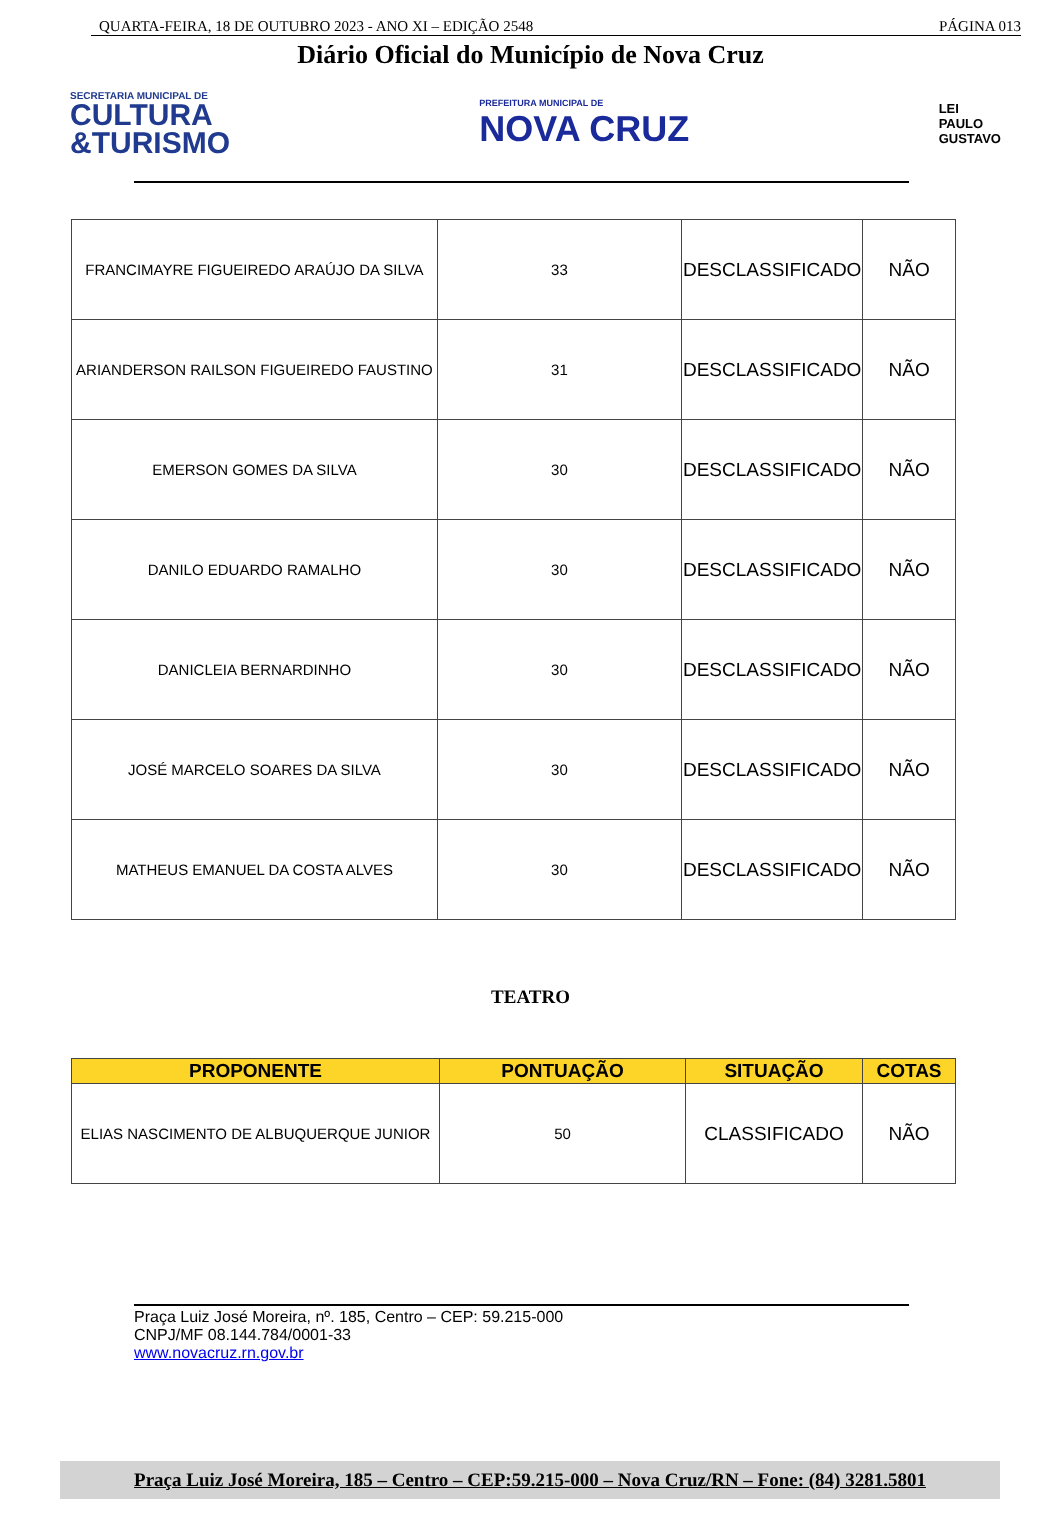QUARTA-FEIRA, 18 DE OUTUBRO 2023 - ANO XI – EDIÇÃO 2548 PÁGINA 013
Diário Oficial do Município de Nova Cruz
SECRETARIA MUNICIPAL DE
CULTURA
&TURISMO
PREFEITURA MUNICIPAL DE
NOVA CRUZ
LEI
PAULO
GUSTAVO
| FRANCIMAYRE FIGUEIREDO ARAÚJO DA SILVA | 33 | DESCLASSIFICADO | NÃO |
| ARIANDERSON RAILSON FIGUEIREDO FAUSTINO | 31 | DESCLASSIFICADO | NÃO |
| EMERSON GOMES DA SILVA | 30 | DESCLASSIFICADO | NÃO |
| DANILO EDUARDO RAMALHO | 30 | DESCLASSIFICADO | NÃO |
| DANICLEIA BERNARDINHO | 30 | DESCLASSIFICADO | NÃO |
| JOSÉ MARCELO SOARES DA SILVA | 30 | DESCLASSIFICADO | NÃO |
| MATHEUS EMANUEL DA COSTA ALVES | 30 | DESCLASSIFICADO | NÃO |
TEATRO
| PROPONENTE | PONTUAÇÃO | SITUAÇÃO | COTAS |
| --- | --- | --- | --- |
| ELIAS NASCIMENTO DE ALBUQUERQUE JUNIOR | 50 | CLASSIFICADO | NÃO |
Praça Luiz José Moreira, nº. 185, Centro – CEP: 59.215-000
CNPJ/MF 08.144.784/0001-33
www.novacruz.rn.gov.br
Praça Luiz José Moreira, 185 – Centro – CEP:59.215-000 – Nova Cruz/RN – Fone: (84) 3281.5801